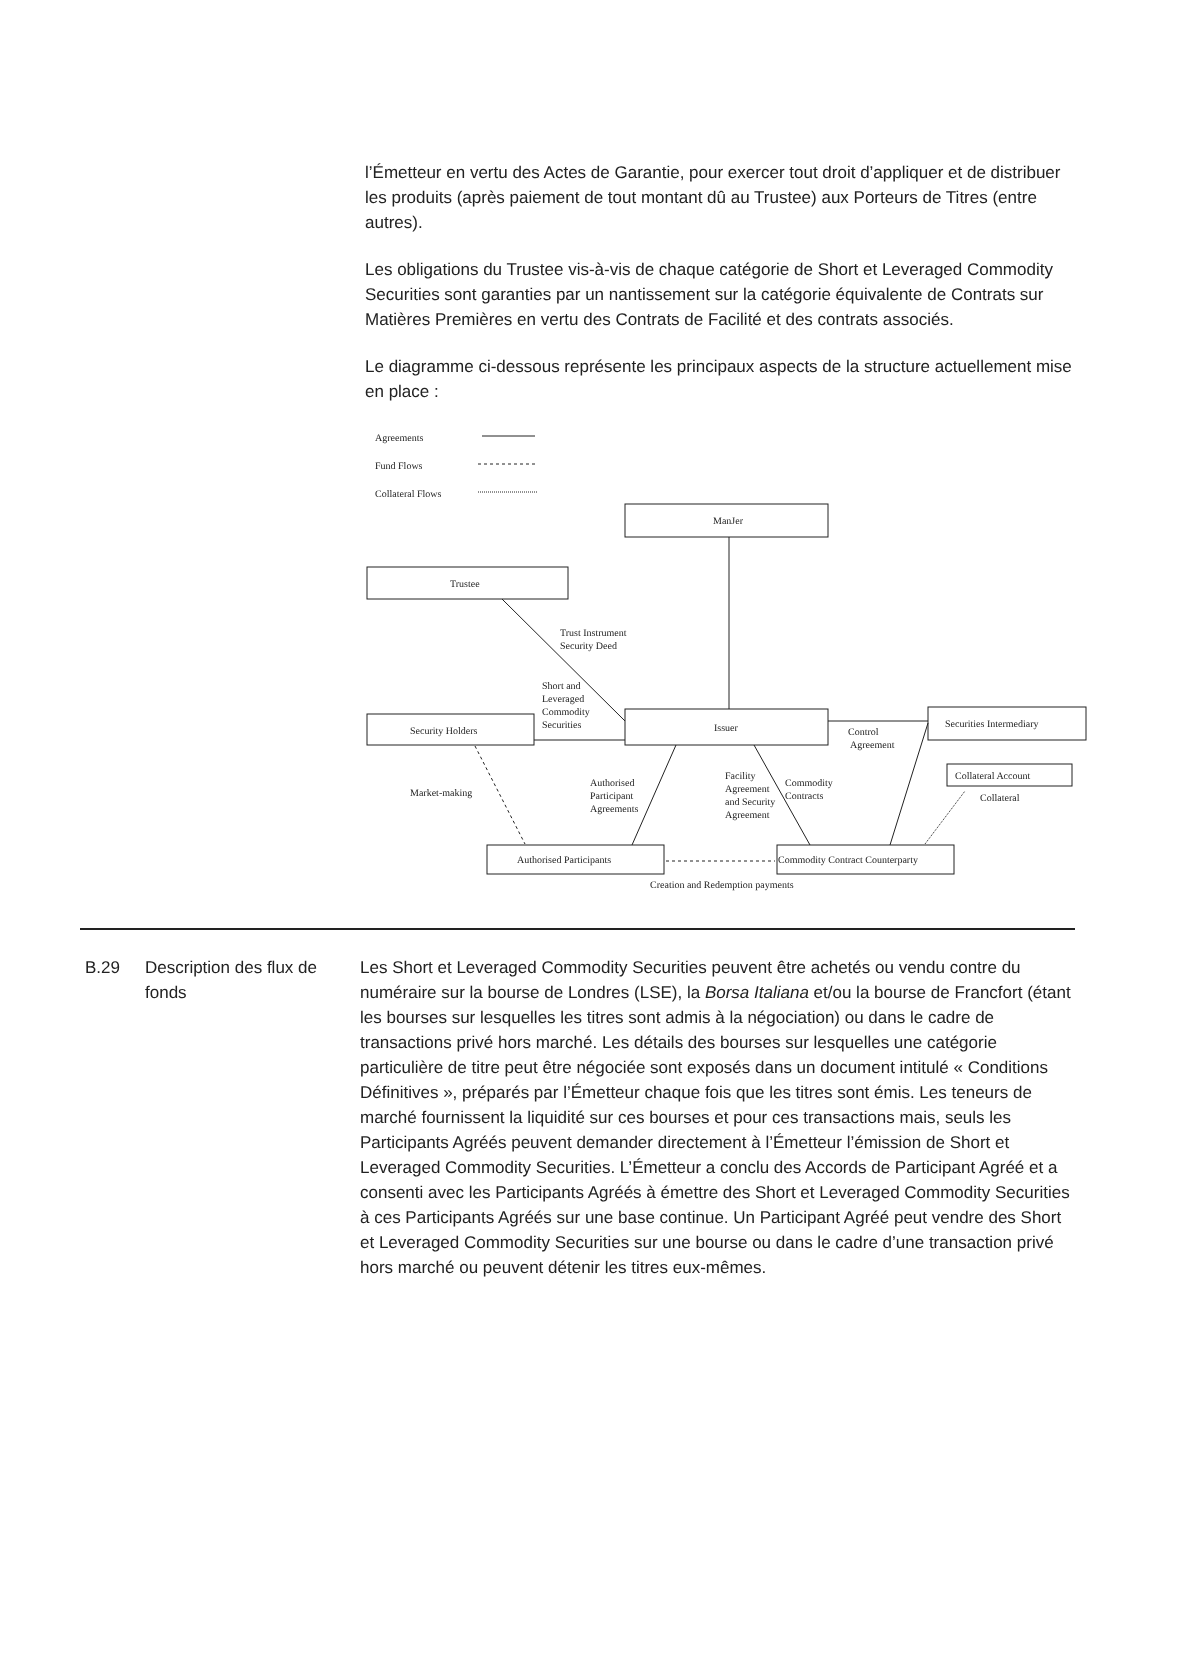l’Émetteur en vertu des Actes de Garantie, pour exercer tout droit d’appliquer et de distribuer les produits (après paiement de tout montant dû au Trustee) aux Porteurs de Titres (entre autres).
Les obligations du Trustee vis-à-vis de chaque catégorie de Short et Leveraged Commodity Securities sont garanties par un nantissement sur la catégorie équivalente de Contrats sur Matières Premières en vertu des Contrats de Facilité et des contrats associés.
Le diagramme ci-dessous représente les principaux aspects de la structure actuellement mise en place :
Agreements
Fund Flows
Collateral Flows
ManJer
Trustee
Security Holders
Issuer
Securities Intermediary
Collateral Account
Authorised Participants
Commodity Contract Counterparty
Trust Instrument
Security Deed
Short and
Leveraged
Commodity
Securities
Control
Agreement
Market-making
Authorised
Participant
Agreements
Facility
Agreement
and Security
Agreement
Commodity
Contracts
Collateral
Creation and Redemption payments
B.29 Description des flux de fonds
Les Short et Leveraged Commodity Securities peuvent être achetés ou vendu contre du numéraire sur la bourse de Londres (LSE), la Borsa Italiana et/ou la bourse de Francfort (étant les bourses sur lesquelles les titres sont admis à la négociation) ou dans le cadre de transactions privé hors marché. Les détails des bourses sur lesquelles une catégorie particulière de titre peut être négociée sont exposés dans un document intitulé « Conditions Définitives », préparés par l’Émetteur chaque fois que les titres sont émis. Les teneurs de marché fournissent la liquidité sur ces bourses et pour ces transactions mais, seuls les Participants Agréés peuvent demander directement à l’Émetteur l’émission de Short et Leveraged Commodity Securities. L’Émetteur a conclu des Accords de Participant Agréé et a consenti avec les Participants Agréés à émettre des Short et Leveraged Commodity Securities à ces Participants Agréés sur une base continue. Un Participant Agréé peut vendre des Short et Leveraged Commodity Securities sur une bourse ou dans le cadre d’une transaction privé hors marché ou peuvent détenir les titres eux-mêmes.